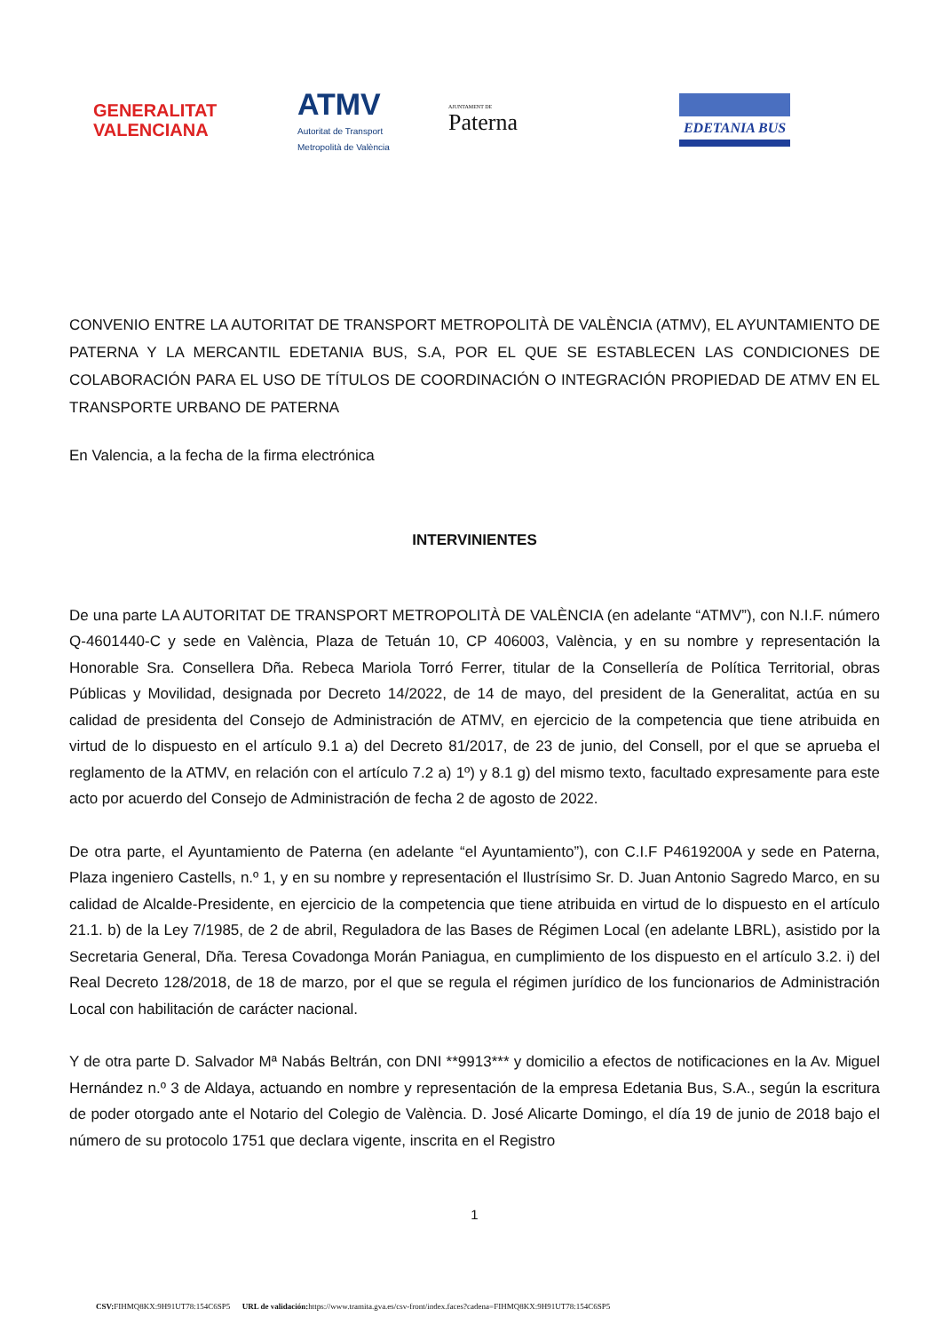GENERALITAT
VALENCIANA
ATMV
Autoritat de Transport
Metropolità de València
AJUNTAMENT DE
Paterna
EDETANIA BUS
CONVENIO ENTRE LA AUTORITAT DE TRANSPORT METROPOLITÀ DE VALÈNCIA (ATMV), EL AYUNTAMIENTO DE PATERNA Y LA MERCANTIL EDETANIA BUS, S.A, POR EL QUE SE ESTABLECEN LAS CONDICIONES DE COLABORACIÓN PARA EL USO DE TÍTULOS DE COORDINACIÓN O INTEGRACIÓN PROPIEDAD DE ATMV EN EL TRANSPORTE URBANO DE PATERNA
En Valencia, a la fecha de la firma electrónica
INTERVINIENTES
De una parte LA AUTORITAT DE TRANSPORT METROPOLITÀ DE VALÈNCIA (en adelante “ATMV”), con N.I.F. número Q-4601440-C y sede en València, Plaza de Tetuán 10, CP 406003, València, y en su nombre y representación la Honorable Sra. Consellera Dña. Rebeca Mariola Torró Ferrer, titular de la Consellería de Política Territorial, obras Públicas y Movilidad, designada por Decreto 14/2022, de 14 de mayo, del president de la Generalitat, actúa en su calidad de presidenta del Consejo de Administración de ATMV, en ejercicio de la competencia que tiene atribuida en virtud de lo dispuesto en el artículo 9.1 a) del Decreto 81/2017, de 23 de junio, del Consell, por el que se aprueba el reglamento de la ATMV, en relación con el artículo 7.2 a) 1º) y 8.1 g) del mismo texto, facultado expresamente para este acto por acuerdo del Consejo de Administración de fecha 2 de agosto de 2022.
De otra parte, el Ayuntamiento de Paterna (en adelante “el Ayuntamiento”), con C.I.F P4619200A y sede en Paterna, Plaza ingeniero Castells, n.º 1, y en su nombre y representación el Ilustrísimo Sr. D. Juan Antonio Sagredo Marco, en su calidad de Alcalde-Presidente, en ejercicio de la competencia que tiene atribuida en virtud de lo dispuesto en el artículo 21.1. b) de la Ley 7/1985, de 2 de abril, Reguladora de las Bases de Régimen Local (en adelante LBRL), asistido por la Secretaria General, Dña. Teresa Covadonga Morán Paniagua, en cumplimiento de los dispuesto en el artículo 3.2. i) del Real Decreto 128/2018, de 18 de marzo, por el que se regula el régimen jurídico de los funcionarios de Administración Local con habilitación de carácter nacional.
Y de otra parte D. Salvador Mª Nabás Beltrán, con DNI **9913*** y domicilio a efectos de notificaciones en la Av. Miguel Hernández n.º 3 de Aldaya, actuando en nombre y representación de la empresa Edetania Bus, S.A., según la escritura de poder otorgado ante el Notario del Colegio de València. D. José Alicarte Domingo, el día 19 de junio de 2018 bajo el número de su protocolo 1751 que declara vigente, inscrita en el Registro
1
CSV: FIHMQ8KX:9H91UT78:154C6SP5 URL de validación: https://www.tramita.gva.es/csv-front/index.faces?cadena=FIHMQ8KX:9H91UT78:154C6SP5